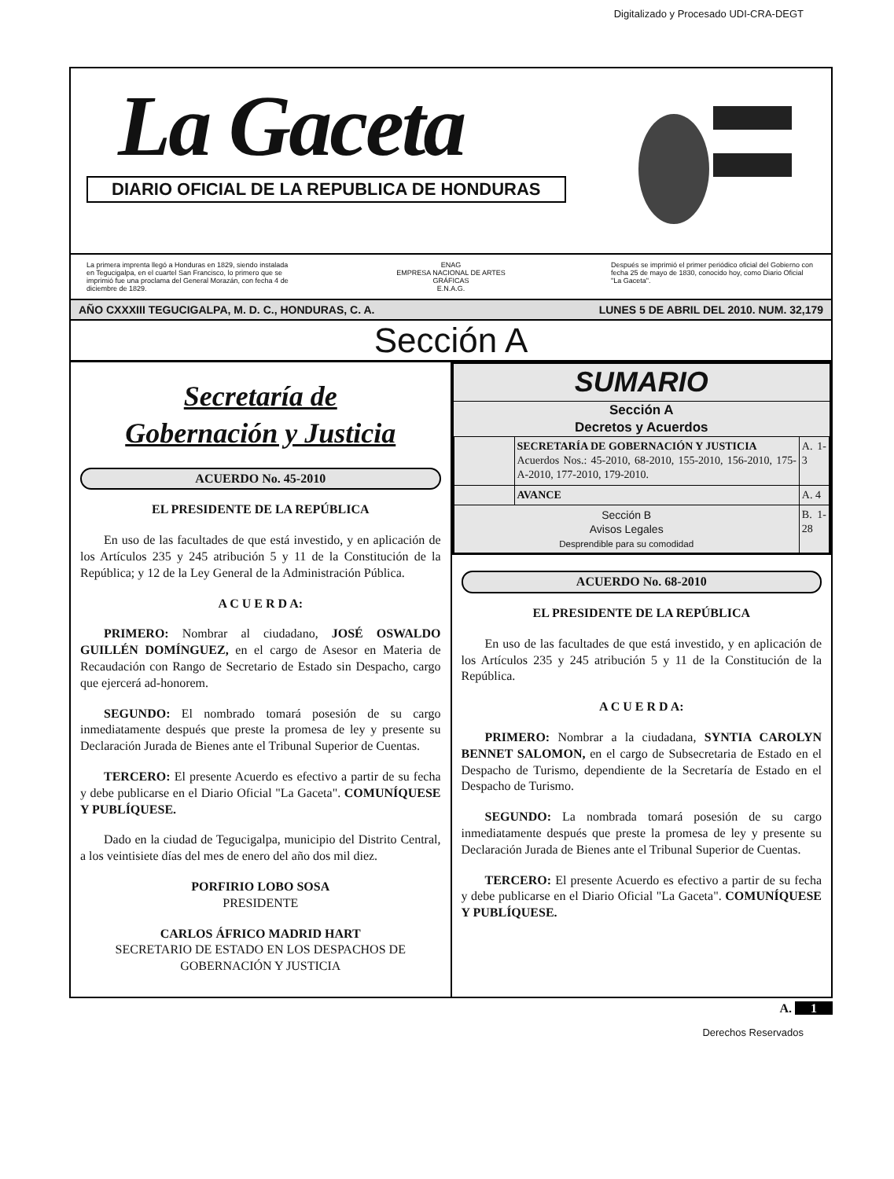Digitalizado y Procesado UDI-CRA-DEGT
La Gaceta
DIARIO OFICIAL DE LA REPUBLICA DE HONDURAS
La primera imprenta llegó a Honduras en 1829, siendo instalada en Tegucigalpa, en el cuartel San Francisco, lo primero que se imprimió fue una proclama del General Morazán, con fecha 4 de diciembre de 1829.
ENAG
EMPRESA NACIONAL DE ARTES GRÁFICAS
E.N.A.G.
Después se imprimió el primer periódico oficial del Gobierno con fecha 25 de mayo de 1830, conocido hoy, como Diario Oficial "La Gaceta".
AÑO CXXXIII TEGUCIGALPA, M. D. C., HONDURAS, C. A. LUNES 5 DE ABRIL DEL 2010. NUM. 32,179
Sección A
Secretaría de
Gobernación y Justicia
ACUERDO No. 45-2010
EL PRESIDENTE DE LA REPÚBLICA
En uso de las facultades de que está investido, y en aplicación de los Artículos 235 y 245 atribución 5 y 11 de la Constitución de la República; y 12 de la Ley General de la Administración Pública.
A C U E R D A:
PRIMERO: Nombrar al ciudadano, JOSÉ OSWALDO GUILLÉN DOMÍNGUEZ, en el cargo de Asesor en Materia de Recaudación con Rango de Secretario de Estado sin Despacho, cargo que ejercerá ad-honorem.
SEGUNDO: El nombrado tomará posesión de su cargo inmediatamente después que preste la promesa de ley y presente su Declaración Jurada de Bienes ante el Tribunal Superior de Cuentas.
TERCERO: El presente Acuerdo es efectivo a partir de su fecha y debe publicarse en el Diario Oficial "La Gaceta". COMUNÍQUESE Y PUBLÍQUESE.
Dado en la ciudad de Tegucigalpa, municipio del Distrito Central, a los veintisiete días del mes de enero del año dos mil diez.
PORFIRIO LOBO SOSA
PRESIDENTE
CARLOS ÁFRICO MADRID HART
SECRETARIO DE ESTADO EN LOS DESPACHOS DE GOBERNACIÓN Y JUSTICIA
SUMARIO
Sección A
Decretos y Acuerdos
| | SECRETARÍA DE GOBERNACIÓN Y JUSTICIA Acuerdos Nos.: 45-2010, 68-2010, 155-2010, 156-2010, 175-A-2010, 177-2010, 179-2010. | A. 1-3 |
| | AVANCE | A. 4 |
| Sección B Avisos Legales Desprendible para su comodidad | | B. 1-28 |
ACUERDO No. 68-2010
EL PRESIDENTE DE LA REPÚBLICA
En uso de las facultades de que está investido, y en aplicación de los Artículos 235 y 245 atribución 5 y 11 de la Constitución de la República.
A C U E R D A:
PRIMERO: Nombrar a la ciudadana, SYNTIA CAROLYN BENNET SALOMON, en el cargo de Subsecretaria de Estado en el Despacho de Turismo, dependiente de la Secretaría de Estado en el Despacho de Turismo.
SEGUNDO: La nombrada tomará posesión de su cargo inmediatamente después que preste la promesa de ley y presente su Declaración Jurada de Bienes ante el Tribunal Superior de Cuentas.
TERCERO: El presente Acuerdo es efectivo a partir de su fecha y debe publicarse en el Diario Oficial "La Gaceta". COMUNÍQUESE Y PUBLÍQUESE.
A. 1
Derechos Reservados